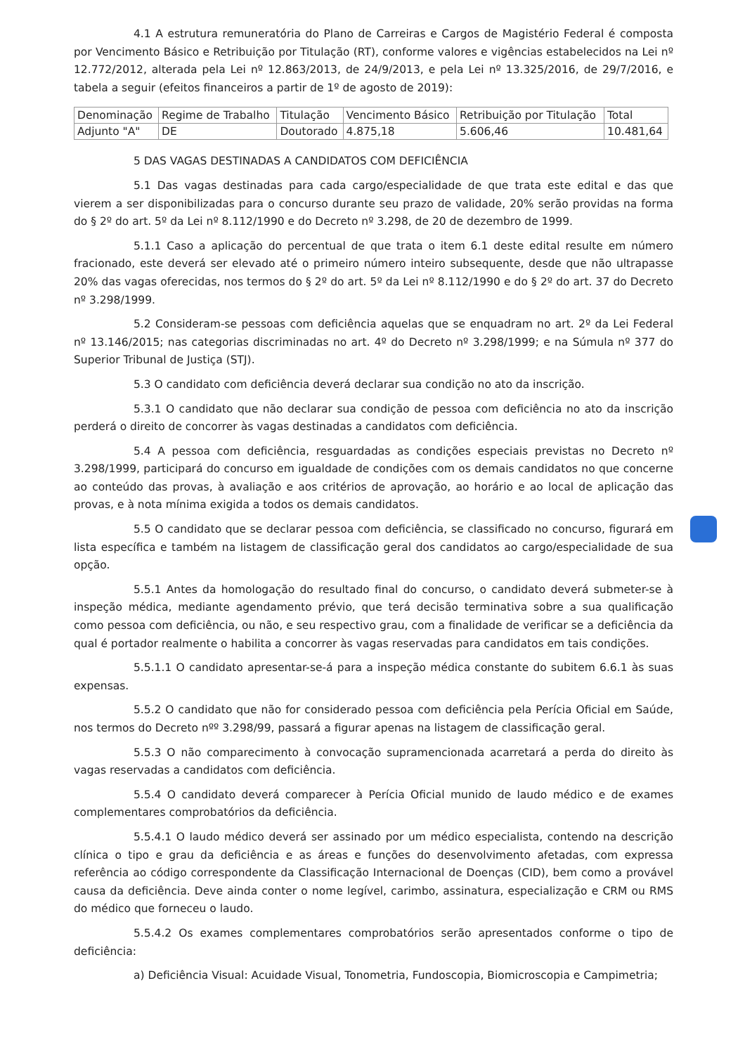4.1 A estrutura remuneratória do Plano de Carreiras e Cargos de Magistério Federal é composta por Vencimento Básico e Retribuição por Titulação (RT), conforme valores e vigências estabelecidos na Lei nº 12.772/2012, alterada pela Lei nº 12.863/2013, de 24/9/2013, e pela Lei nº 13.325/2016, de 29/7/2016, e tabela a seguir (efeitos financeiros a partir de 1º de agosto de 2019):
| Denominação | Regime de Trabalho | Titulação | Vencimento Básico | Retribuição por Titulação | Total |
| Adjunto "A" | DE | Doutorado | 4.875,18 | 5.606,46 | 10.481,64 |
5 DAS VAGAS DESTINADAS A CANDIDATOS COM DEFICIÊNCIA
5.1 Das vagas destinadas para cada cargo/especialidade de que trata este edital e das que vierem a ser disponibilizadas para o concurso durante seu prazo de validade, 20% serão providas na forma do § 2º do art. 5º da Lei nº 8.112/1990 e do Decreto nº 3.298, de 20 de dezembro de 1999.
5.1.1 Caso a aplicação do percentual de que trata o item 6.1 deste edital resulte em número fracionado, este deverá ser elevado até o primeiro número inteiro subsequente, desde que não ultrapasse 20% das vagas oferecidas, nos termos do § 2º do art. 5º da Lei nº 8.112/1990 e do § 2º do art. 37 do Decreto nº 3.298/1999.
5.2 Consideram-se pessoas com deficiência aquelas que se enquadram no art. 2º da Lei Federal nº 13.146/2015; nas categorias discriminadas no art. 4º do Decreto nº 3.298/1999; e na Súmula nº 377 do Superior Tribunal de Justiça (STJ).
5.3 O candidato com deficiência deverá declarar sua condição no ato da inscrição.
5.3.1 O candidato que não declarar sua condição de pessoa com deficiência no ato da inscrição perderá o direito de concorrer às vagas destinadas a candidatos com deficiência.
5.4 A pessoa com deficiência, resguardadas as condições especiais previstas no Decreto nº 3.298/1999, participará do concurso em igualdade de condições com os demais candidatos no que concerne ao conteúdo das provas, à avaliação e aos critérios de aprovação, ao horário e ao local de aplicação das provas, e à nota mínima exigida a todos os demais candidatos.
5.5 O candidato que se declarar pessoa com deficiência, se classificado no concurso, figurará em lista específica e também na listagem de classificação geral dos candidatos ao cargo/especialidade de sua opção.
5.5.1 Antes da homologação do resultado final do concurso, o candidato deverá submeter-se à inspeção médica, mediante agendamento prévio, que terá decisão terminativa sobre a sua qualificação como pessoa com deficiência, ou não, e seu respectivo grau, com a finalidade de verificar se a deficiência da qual é portador realmente o habilita a concorrer às vagas reservadas para candidatos em tais condições.
5.5.1.1 O candidato apresentar-se-á para a inspeção médica constante do subitem 6.6.1 às suas expensas.
5.5.2 O candidato que não for considerado pessoa com deficiência pela Perícia Oficial em Saúde, nos termos do Decreto nºº 3.298/99, passará a figurar apenas na listagem de classificação geral.
5.5.3 O não comparecimento à convocação supramencionada acarretará a perda do direito às vagas reservadas a candidatos com deficiência.
5.5.4 O candidato deverá comparecer à Perícia Oficial munido de laudo médico e de exames complementares comprobatórios da deficiência.
5.5.4.1 O laudo médico deverá ser assinado por um médico especialista, contendo na descrição clínica o tipo e grau da deficiência e as áreas e funções do desenvolvimento afetadas, com expressa referência ao código correspondente da Classificação Internacional de Doenças (CID), bem como a provável causa da deficiência. Deve ainda conter o nome legível, carimbo, assinatura, especialização e CRM ou RMS do médico que forneceu o laudo.
5.5.4.2 Os exames complementares comprobatórios serão apresentados conforme o tipo de deficiência:
a) Deficiência Visual: Acuidade Visual, Tonometria, Fundoscopia, Biomicroscopia e Campimetria;